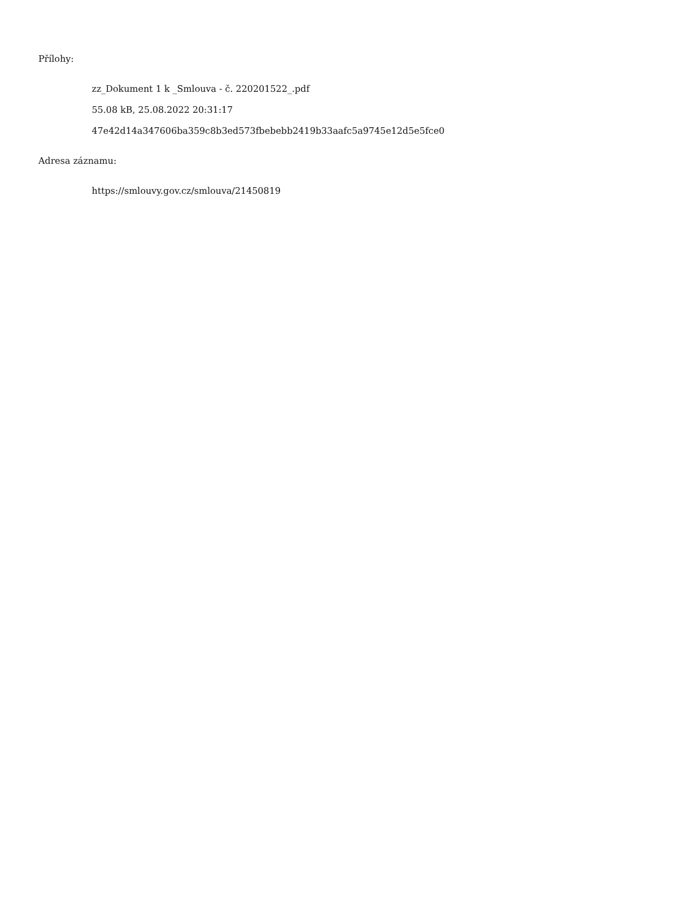Přílohy:
zz_Dokument 1 k _Smlouva - č. 220201522_.pdf
55.08 kB, 25.08.2022 20:31:17
47e42d14a347606ba359c8b3ed573fbebebb2419b33aafc5a9745e12d5e5fce0
Adresa záznamu:
https://smlouvy.gov.cz/smlouva/21450819